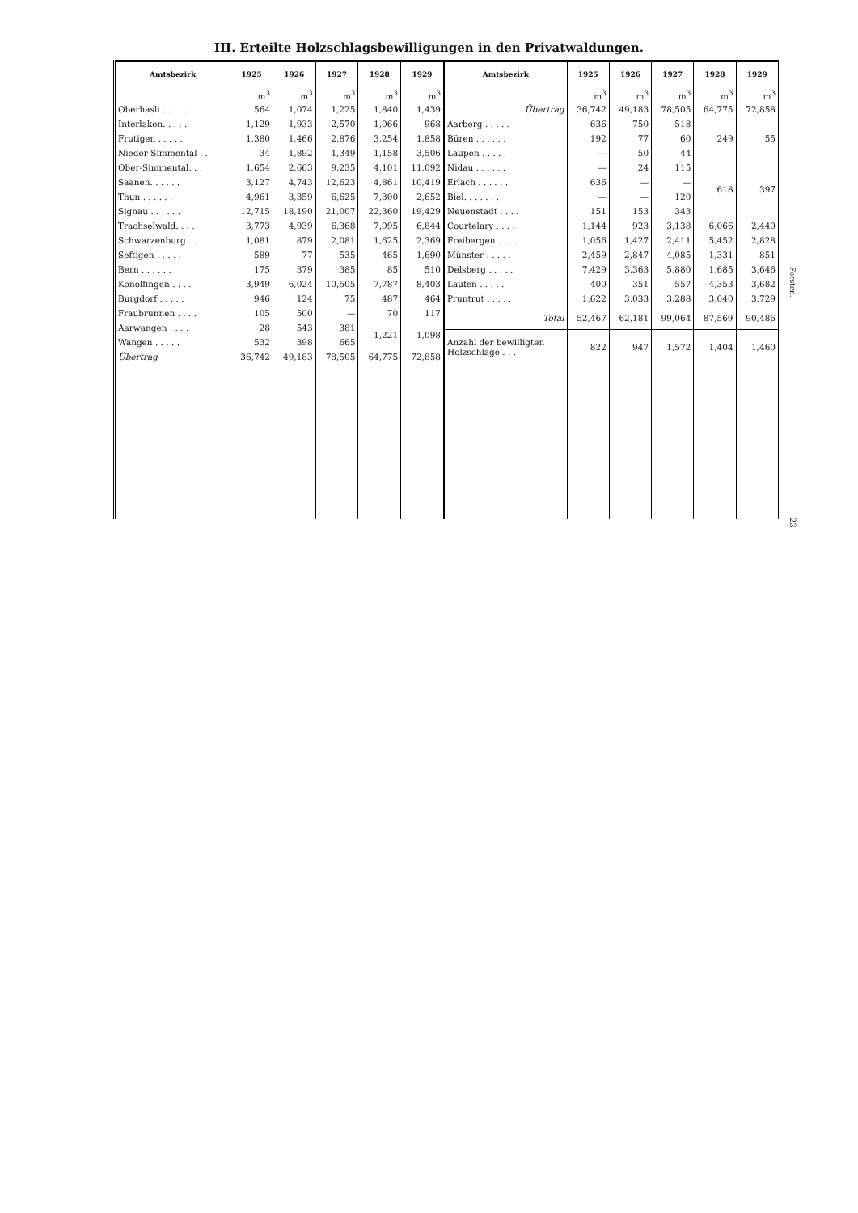III. Erteilte Holzschlagsbewilligungen in den Privatwaldungen.
| Amtsbezirk | 1925 | 1926 | 1927 | 1928 | 1929 |
| --- | --- | --- | --- | --- | --- |
| | m<sup>3</sup> | m<sup>3</sup> | m<sup>3</sup> | m<sup>3</sup> | m<sup>3</sup> |
| Oberhasli . . . . . | 564 | 1,074 | 1,225 | 1,840 | 1,439 |
| Interlaken. . . . . | 1,129 | 1,933 | 2,570 | 1,066 | 968 |
| Frutigen . . . . . | 1,380 | 1,466 | 2,876 | 3,254 | 1,858 |
| Nieder-Simmental . . | 34 | 1,892 | 1,349 | 1,158 | 3,506 |
| Ober-Simmental. . . | 1,654 | 2,663 | 9,235 | 4,101 | 11,092 |
| Saanen. . . . . . | 3,127 | 4,743 | 12,623 | 4,861 | 10,419 |
| Thun . . . . . . | 4,961 | 3,359 | 6,625 | 7,300 | 2,652 |
| Signau . . . . . . | 12,715 | 18,190 | 21,007 | 22,360 | 19,429 |
| Trachselwald. . . . | 3,773 | 4,939 | 6,368 | 7,095 | 6,844 |
| Schwarzenburg . . . | 1,081 | 879 | 2,081 | 1,625 | 2,369 |
| Seftigen . . . . . | 589 | 77 | 535 | 465 | 1,690 |
| Bern . . . . . . | 175 | 379 | 385 | 85 | 510 |
| Konolfingen . . . . | 3,949 | 6,024 | 10,505 | 7,787 | 8,403 |
| Burgdorf . . . . . | 946 | 124 | 75 | 487 | 464 |
| Fraubrunnen . . . . | 105 | 500 | — | 70 | 117 |
| Aarwangen . . . . | 28 | 543 | 381 | 1,221 | 1,098 |
| Wangen . . . . . | 532 | 398 | 665 | | |
| Übertrag | 36,742 | 49,183 | 78,505 | 64,775 | 72,858 |
| Amtsbezirk | 1925 | 1926 | 1927 | 1928 | 1929 |
| --- | --- | --- | --- | --- | --- |
| | m<sup>3</sup> | m<sup>3</sup> | m<sup>3</sup> | m<sup>3</sup> | m<sup>3</sup> |
| Übertrag | 36,742 | 49,183 | 78,505 | 64,775 | 72,858 |
| Aarberg . . . . . | 636 | 750 | 518 | 249 | 55 |
| Büren . . . . . . | 192 | 77 | 60 | | |
| Laupen . . . . . | — | 50 | 44 | | |
| Nidau . . . . . . | — | 24 | 115 | 618 | 397 |
| Erlach . . . . . . | 636 | — | — | | |
| Biel. . . . . . . | — | — | 120 | | |
| Neuenstadt . . . . | 151 | 153 | 343 | | |
| Courtelary . . . . | 1,144 | 923 | 3,138 | 6,066 | 2,440 |
| Freibergen . . . . | 1,056 | 1,427 | 2,411 | 5,452 | 2,828 |
| Münster . . . . . | 2,459 | 2,847 | 4,085 | 1,331 | 851 |
| Delsberg . . . . . | 7,429 | 3,363 | 5,880 | 1,685 | 3,646 |
| Laufen . . . . . | 400 | 351 | 557 | 4,353 | 3,682 |
| Pruntrut . . . . . | 1,622 | 3,033 | 3,288 | 3,040 | 3,729 |
| Total | 52,467 | 62,181 | 99,064 | 87,569 | 90,486 |
| Anzahl der bewilligten Holzschläge . . . | 822 | 947 | 1,572 | 1,404 | 1,460 |
Forsten.
23